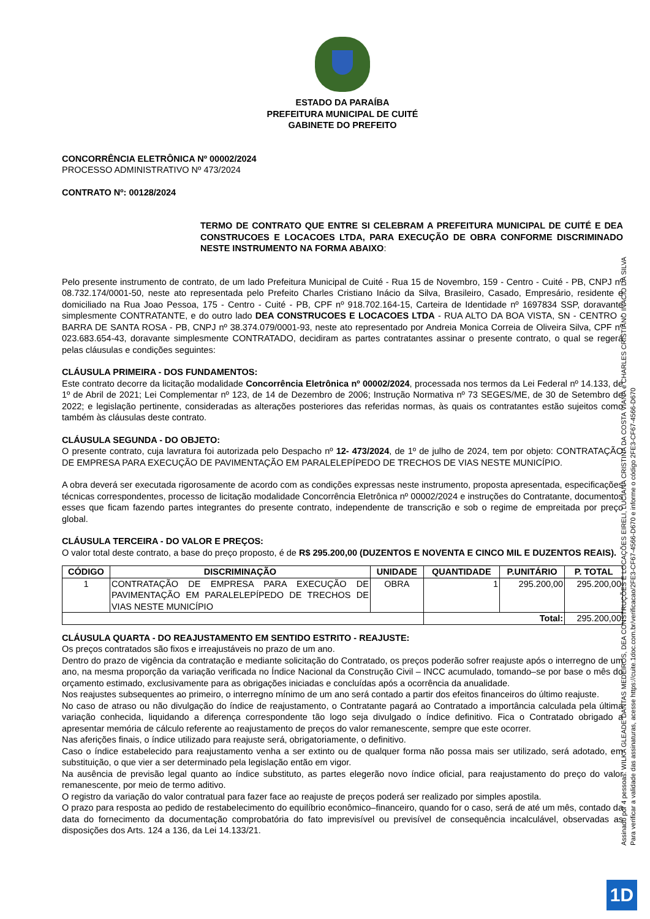ESTADO DA PARAÍBA
PREFEITURA MUNICIPAL DE CUITÉ
GABINETE DO PREFEITO
CONCORRÊNCIA ELETRÔNICA Nº 00002/2024
PROCESSO ADMINISTRATIVO Nº 473/2024
CONTRATO Nº: 00128/2024
TERMO DE CONTRATO QUE ENTRE SI CELEBRAM A PREFEITURA MUNICIPAL DE CUITÉ E DEA CONSTRUCOES E LOCACOES LTDA, PARA EXECUÇÃO DE OBRA CONFORME DISCRIMINADO NESTE INSTRUMENTO NA FORMA ABAIXO:
Pelo presente instrumento de contrato, de um lado Prefeitura Municipal de Cuité - Rua 15 de Novembro, 159 - Centro - Cuité - PB, CNPJ nº 08.732.174/0001-50, neste ato representada pelo Prefeito Charles Cristiano Inácio da Silva, Brasileiro, Casado, Empresário, residente e domiciliado na Rua Joao Pessoa, 175 - Centro - Cuité - PB, CPF nº 918.702.164-15, Carteira de Identidade nº 1697834 SSP, doravante simplesmente CONTRATANTE, e do outro lado DEA CONSTRUCOES E LOCACOES LTDA - RUA ALTO DA BOA VISTA, SN - CENTRO - BARRA DE SANTA ROSA - PB, CNPJ nº 38.374.079/0001-93, neste ato representado por Andreia Monica Correia de Oliveira Silva, CPF nº 023.683.654-43, doravante simplesmente CONTRATADO, decidiram as partes contratantes assinar o presente contrato, o qual se regerá pelas cláusulas e condições seguintes:
CLÁUSULA PRIMEIRA - DOS FUNDAMENTOS:
Este contrato decorre da licitação modalidade Concorrência Eletrônica nº 00002/2024, processada nos termos da Lei Federal nº 14.133, de 1º de Abril de 2021; Lei Complementar nº 123, de 14 de Dezembro de 2006; Instrução Normativa nº 73 SEGES/ME, de 30 de Setembro de 2022; e legislação pertinente, consideradas as alterações posteriores das referidas normas, às quais os contratantes estão sujeitos como também às cláusulas deste contrato.
CLÁUSULA SEGUNDA - DO OBJETO:
O presente contrato, cuja lavratura foi autorizada pelo Despacho nº 12- 473/2024, de 1º de julho de 2024, tem por objeto: CONTRATAÇÃO DE EMPRESA PARA EXECUÇÃO DE PAVIMENTAÇÃO EM PARALELEPÍPEDO DE TRECHOS DE VIAS NESTE MUNICÍPIO.
A obra deverá ser executada rigorosamente de acordo com as condições expressas neste instrumento, proposta apresentada, especificações técnicas correspondentes, processo de licitação modalidade Concorrência Eletrônica nº 00002/2024 e instruções do Contratante, documentos esses que ficam fazendo partes integrantes do presente contrato, independente de transcrição e sob o regime de empreitada por preço global.
CLÁUSULA TERCEIRA - DO VALOR E PREÇOS:
O valor total deste contrato, a base do preço proposto, é de R$ 295.200,00 (DUZENTOS E NOVENTA E CINCO MIL E DUZENTOS REAIS).
| CÓDIGO | DISCRIMINAÇÃO | UNIDADE | QUANTIDADE | P.UNITÁRIO | P. TOTAL |
| --- | --- | --- | --- | --- | --- |
| 1 | CONTRATAÇÃO DE EMPRESA PARA EXECUÇÃO DE PAVIMENTAÇÃO EM PARALELEPÍPEDO DE TRECHOS DE VIAS NESTE MUNICÍPIO | OBRA | 1 | 295.200,00 | 295.200,00 |
| | | | Total: | | 295.200,00 |
CLÁUSULA QUARTA - DO REAJUSTAMENTO EM SENTIDO ESTRITO - REAJUSTE:
Os preços contratados são fixos e irreajustáveis no prazo de um ano.
Dentro do prazo de vigência da contratação e mediante solicitação do Contratado, os preços poderão sofrer reajuste após o interregno de um ano, na mesma proporção da variação verificada no Índice Nacional da Construção Civil – INCC acumulado, tomando–se por base o mês do orçamento estimado, exclusivamente para as obrigações iniciadas e concluídas após a ocorrência da anualidade.
Nos reajustes subsequentes ao primeiro, o interregno mínimo de um ano será contado a partir dos efeitos financeiros do último reajuste.
No caso de atraso ou não divulgação do índice de reajustamento, o Contratante pagará ao Contratado a importância calculada pela última variação conhecida, liquidando a diferença correspondente tão logo seja divulgado o índice definitivo. Fica o Contratado obrigado a apresentar memória de cálculo referente ao reajustamento de preços do valor remanescente, sempre que este ocorrer.
Nas aferições finais, o índice utilizado para reajuste será, obrigatoriamente, o definitivo.
Caso o índice estabelecido para reajustamento venha a ser extinto ou de qualquer forma não possa mais ser utilizado, será adotado, em substituição, o que vier a ser determinado pela legislação então em vigor.
Na ausência de previsão legal quanto ao índice substituto, as partes elegerão novo índice oficial, para reajustamento do preço do valor remanescente, por meio de termo aditivo.
O registro da variação do valor contratual para fazer face ao reajuste de preços poderá ser realizado por simples apostila.
O prazo para resposta ao pedido de restabelecimento do equilíbrio econômico–financeiro, quando for o caso, será de até um mês, contado da data do fornecimento da documentação comprobatória do fato imprevisível ou previsível de consequência incalculável, observadas as disposições dos Arts. 124 a 136, da Lei 14.133/21.
Assinado por 4 pessoas: WILKA GLEADE DANTAS MEDEIROS, DEA CONSTRUÇÕES E LOCAÇÕES EIRELI, LUCIANA CRISTINA DA COSTA VIANA e CHARLES CRISTIANO INACIO DA SILVA
Para verificar a validade das assinaturas, acesse https://cuite.1doc.com.br/verificacao/2FE3-CF67-4566-D670 e informe o código 2FE3-CF67-4566-D670
1D